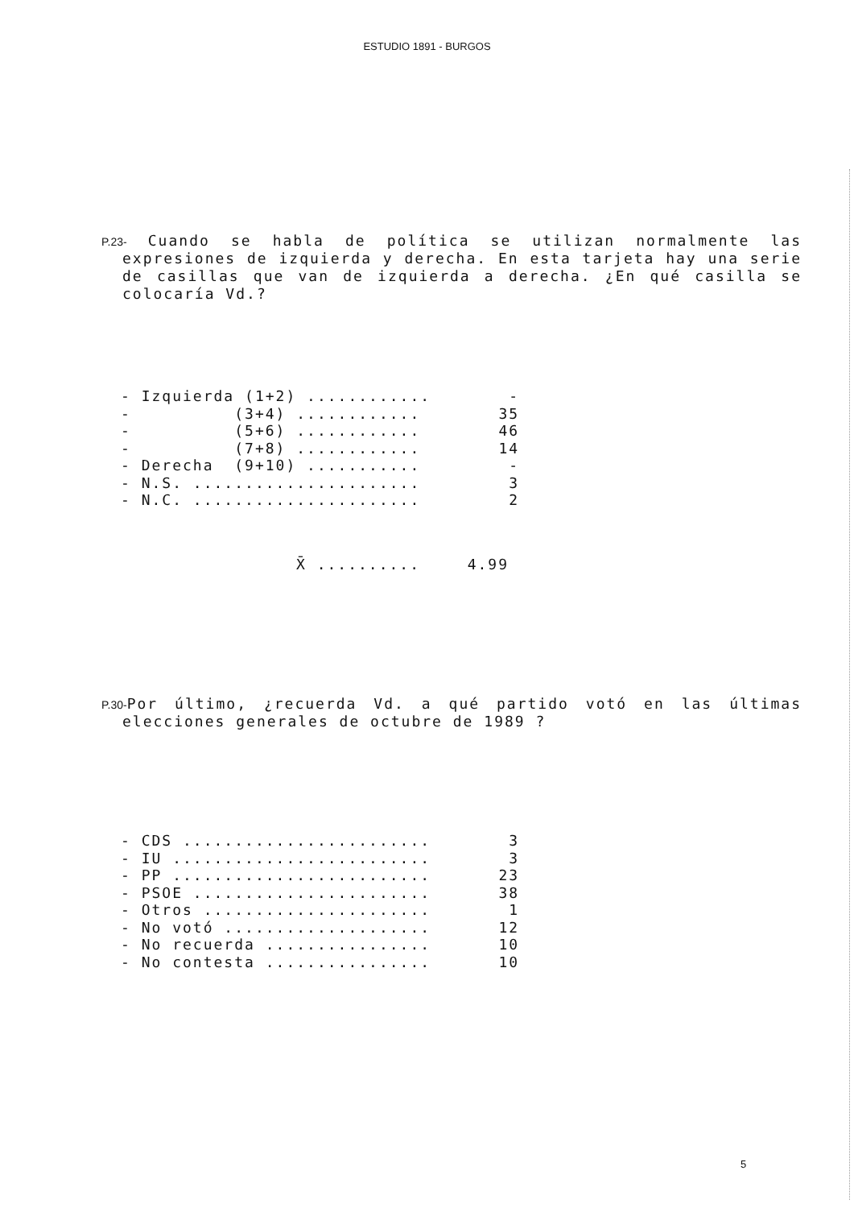ESTUDIO 1891 - BURGOS
P.23- Cuando se habla de política se utilizan normalmente las expresiones de izquierda y derecha. En esta tarjeta hay una serie de casillas que van de izquierda a derecha. ¿En qué casilla se colocaría Vd.?
| - Izquierda (1+2) ............ | - |
| - (3+4) ............ | 35 |
| - (5+6) ............ | 46 |
| - (7+8) ............ | 14 |
| - Derecha (9+10) ........... | - |
| - N.S. ...................... | 3 |
| - N.C. ...................... | 2 |
| X̄ .......... | 4.99 |
P.30-Por último, ¿recuerda Vd. a qué partido votó en las últimas elecciones generales de octubre de 1989 ?
| - CDS ........................ | 3 |
| - IU ......................... | 3 |
| - PP ......................... | 23 |
| - PSOE ....................... | 38 |
| - Otros ...................... | 1 |
| - No votó .................... | 12 |
| - No recuerda ................ | 10 |
| - No contesta ................ | 10 |
5